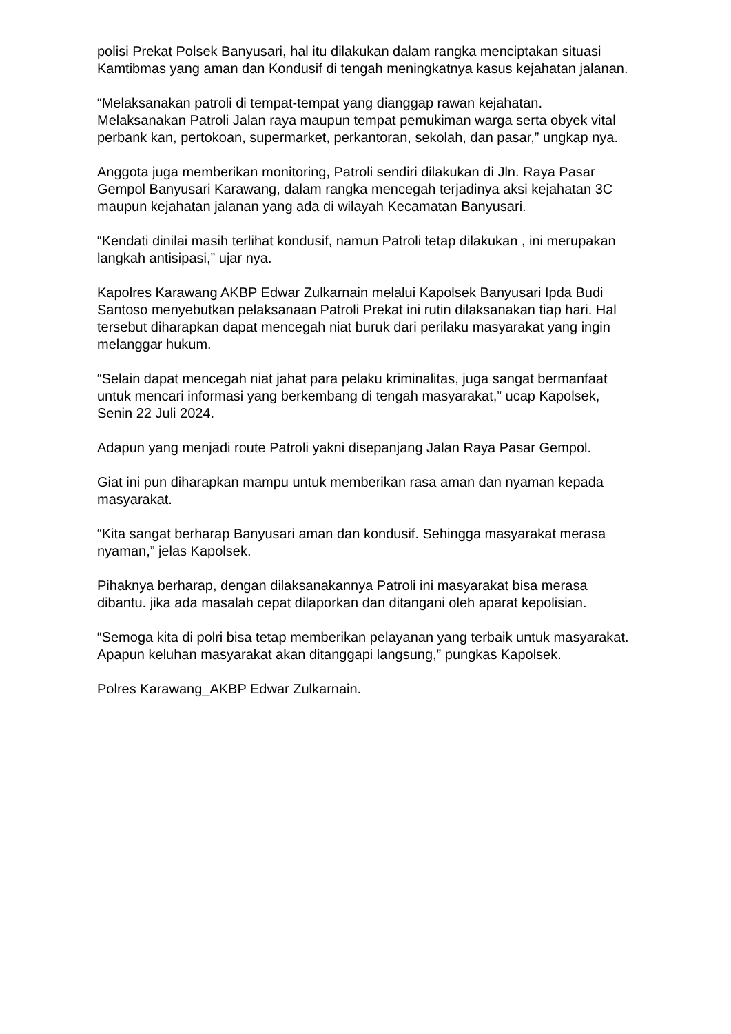polisi Prekat Polsek Banyusari, hal itu dilakukan dalam rangka menciptakan situasi Kamtibmas yang aman dan Kondusif di tengah meningkatnya kasus kejahatan jalanan.
“Melaksanakan patroli di tempat-tempat yang dianggap rawan kejahatan. Melaksanakan Patroli Jalan raya maupun tempat pemukiman warga serta obyek vital perbank kan, pertokoan, supermarket, perkantoran, sekolah, dan pasar,” ungkap nya.
Anggota juga memberikan monitoring, Patroli sendiri dilakukan di Jln. Raya Pasar Gempol Banyusari Karawang, dalam rangka mencegah terjadinya aksi kejahatan 3C maupun kejahatan jalanan yang ada di wilayah Kecamatan Banyusari.
“Kendati dinilai masih terlihat kondusif, namun Patroli tetap dilakukan , ini merupakan langkah antisipasi,” ujar nya.
Kapolres Karawang AKBP Edwar Zulkarnain melalui Kapolsek Banyusari Ipda Budi Santoso menyebutkan pelaksanaan Patroli Prekat ini rutin dilaksanakan tiap hari. Hal tersebut diharapkan dapat mencegah niat buruk dari perilaku masyarakat yang ingin melanggar hukum.
“Selain dapat mencegah niat jahat para pelaku kriminalitas, juga sangat bermanfaat untuk mencari informasi yang berkembang di tengah masyarakat,” ucap Kapolsek, Senin 22 Juli 2024.
Adapun yang menjadi route Patroli yakni disepanjang Jalan Raya Pasar Gempol.
Giat ini pun diharapkan mampu untuk memberikan rasa aman dan nyaman kepada masyarakat.
“Kita sangat berharap Banyusari aman dan kondusif. Sehingga masyarakat merasa nyaman,” jelas Kapolsek.
Pihaknya berharap, dengan dilaksanakannya Patroli ini masyarakat bisa merasa dibantu. jika ada masalah cepat dilaporkan dan ditangani oleh aparat kepolisian.
“Semoga kita di polri bisa tetap memberikan pelayanan yang terbaik untuk masyarakat. Apapun keluhan masyarakat akan ditanggapi langsung,” pungkas Kapolsek.
Polres Karawang_AKBP Edwar Zulkarnain.